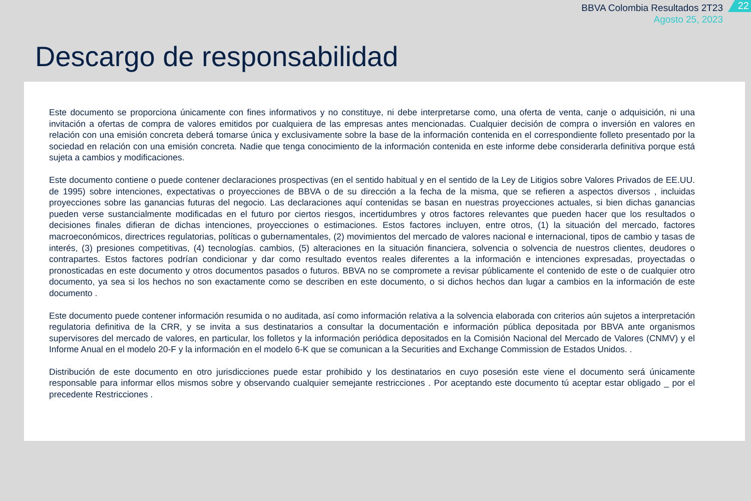BBVA Colombia Resultados 2T23
Agosto 25, 2023
22
Descargo de responsabilidad
Este documento se proporciona únicamente con fines informativos y no constituye, ni debe interpretarse como, una oferta de venta, canje o adquisición, ni una invitación a ofertas de compra de valores emitidos por cualquiera de las empresas antes mencionadas. Cualquier decisión de compra o inversión en valores en relación con una emisión concreta deberá tomarse única y exclusivamente sobre la base de la información contenida en el correspondiente folleto presentado por la sociedad en relación con una emisión concreta. Nadie que tenga conocimiento de la información contenida en este informe debe considerarla definitiva porque está sujeta a cambios y modificaciones.
Este documento contiene o puede contener declaraciones prospectivas (en el sentido habitual y en el sentido de la Ley de Litigios sobre Valores Privados de EE.UU. de 1995) sobre intenciones, expectativas o proyecciones de BBVA o de su dirección a la fecha de la misma, que se refieren a aspectos diversos , incluidas proyecciones sobre las ganancias futuras del negocio. Las declaraciones aquí contenidas se basan en nuestras proyecciones actuales, si bien dichas ganancias pueden verse sustancialmente modificadas en el futuro por ciertos riesgos, incertidumbres y otros factores relevantes que pueden hacer que los resultados o decisiones finales difieran de dichas intenciones, proyecciones o estimaciones. Estos factores incluyen, entre otros, (1) la situación del mercado, factores macroeconómicos, directrices regulatorias, políticas o gubernamentales, (2) movimientos del mercado de valores nacional e internacional, tipos de cambio y tasas de interés, (3) presiones competitivas, (4) tecnologías. cambios, (5) alteraciones en la situación financiera, solvencia o solvencia de nuestros clientes, deudores o contrapartes. Estos factores podrían condicionar y dar como resultado eventos reales diferentes a la información e intenciones expresadas, proyectadas o pronosticadas en este documento y otros documentos pasados o futuros. BBVA no se compromete a revisar públicamente el contenido de este o de cualquier otro documento, ya sea si los hechos no son exactamente como se describen en este documento, o si dichos hechos dan lugar a cambios en la información de este documento .
Este documento puede contener información resumida o no auditada, así como información relativa a la solvencia elaborada con criterios aún sujetos a interpretación regulatoria definitiva de la CRR, y se invita a sus destinatarios a consultar la documentación e información pública depositada por BBVA ante organismos supervisores del mercado de valores, en particular, los folletos y la información periódica depositados en la Comisión Nacional del Mercado de Valores (CNMV) y el Informe Anual en el modelo 20-F y la información en el modelo 6-K que se comunican a la Securities and Exchange Commission de Estados Unidos. .
Distribución de este documento en otro jurisdicciones puede estar prohibido y los destinatarios en cuyo posesión este viene el documento será únicamente responsable para informar ellos mismos sobre y observando cualquier semejante restricciones . Por aceptando este documento tú aceptar estar obligado _ por el precedente Restricciones .